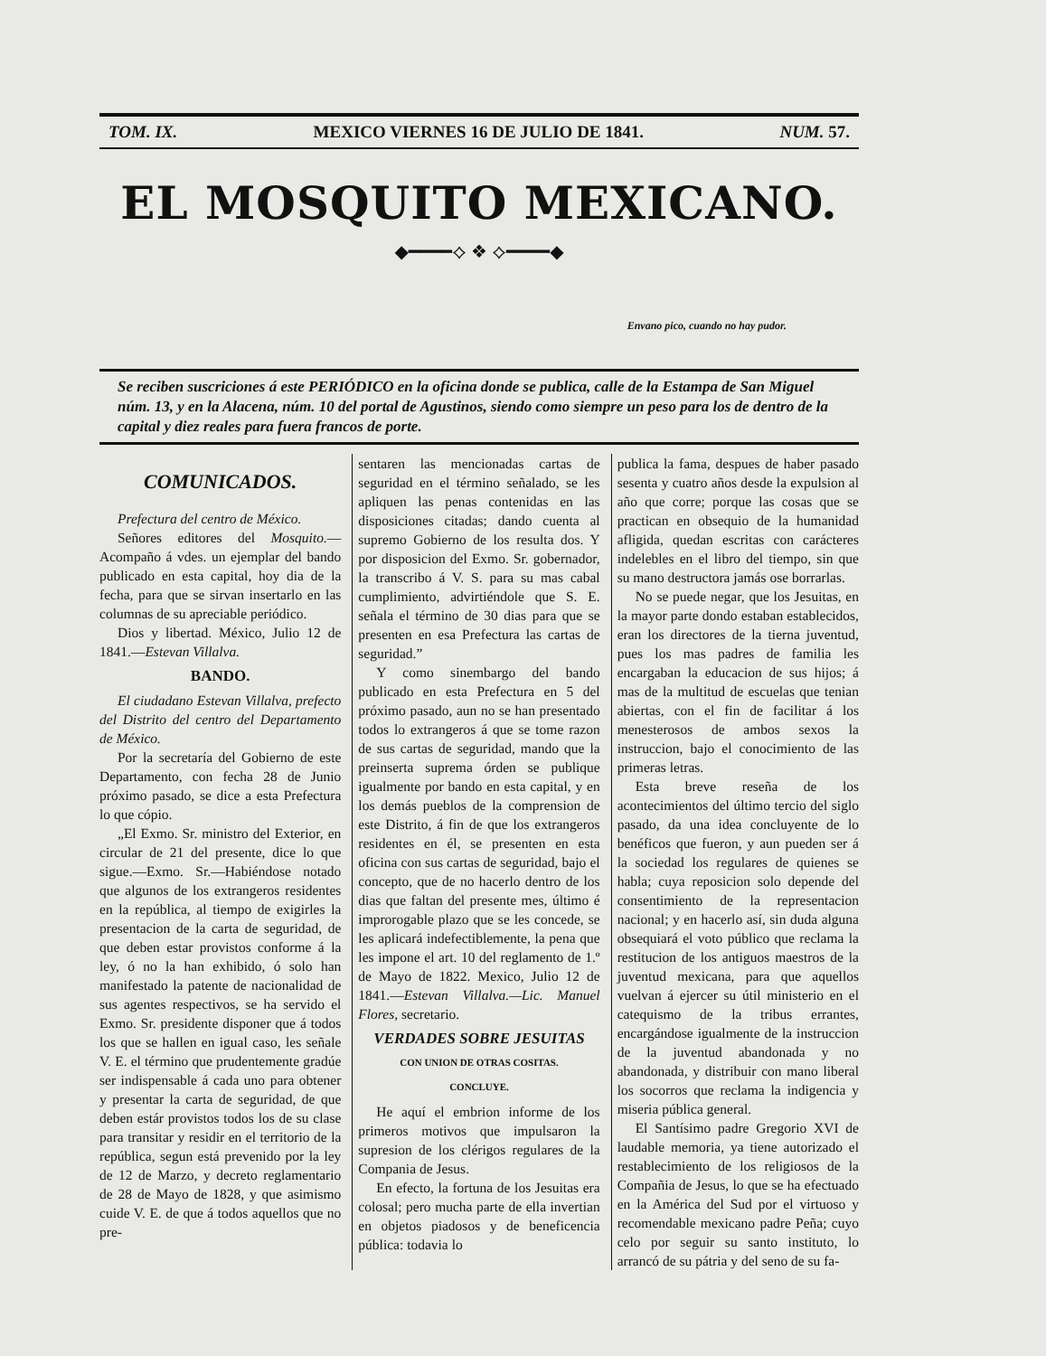TOM. IX. MEXICO VIERNES 16 DE JULIO DE 1841. NUM. 57.
EL MOSQUITO MEXICANO.
◆━━━━⟡ ❖ ⟡━━━━◆
Envano pico, cuando no hay pudor.
Se reciben suscriciones á este PERIÓDICO en la oficina donde se publica, calle de la Estampa de San Miguel núm. 13, y en la Alacena, núm. 10 del portal de Agustinos, siendo como siempre un peso para los de dentro de la capital y diez reales para fuera francos de porte.
COMUNICADOS.
Prefectura del centro de México.
Señores editores del Mosquito.—Acompaño á vdes. un ejemplar del bando publicado en esta capital, hoy dia de la fecha, para que se sirvan insertarlo en las columnas de su apreciable periódico.
Dios y libertad. México, Julio 12 de 1841.—Estevan Villalva.
BANDO.
El ciudadano Estevan Villalva, prefecto del Distrito del centro del Departamento de México.
Por la secretaría del Gobierno de este Departamento, con fecha 28 de Junio próximo pasado, se dice a esta Prefectura lo que cópio.
„El Exmo. Sr. ministro del Exterior, en circular de 21 del presente, dice lo que sigue.—Exmo. Sr.—Habiéndose notado que algunos de los extrangeros residentes en la república, al tiempo de exigirles la presentacion de la carta de seguridad, de que deben estar provistos conforme á la ley, ó no la han exhibido, ó solo han manifestado la patente de nacionalidad de sus agentes respectivos, se ha servido el Exmo. Sr. presidente disponer que á todos los que se hallen en igual caso, les señale V. E. el término que prudentemente gradúe ser indispensable á cada uno para obtener y presentar la carta de seguridad, de que deben estár provistos todos los de su clase para transitar y residir en el territorio de la república, segun está prevenido por la ley de 12 de Marzo, y decreto reglamentario de 28 de Mayo de 1828, y que asimismo cuide V. E. de que á todos aquellos que no pre-
sentaren las mencionadas cartas de seguridad en el término señalado, se les apliquen las penas contenidas en las disposiciones citadas; dando cuenta al supremo Gobierno de los resulta dos. Y por disposicion del Exmo. Sr. gobernador, la transcribo á V. S. para su mas cabal cumplimiento, advirtiéndole que S. E. señala el término de 30 dias para que se presenten en esa Prefectura las cartas de seguridad.”
Y como sinembargo del bando publicado en esta Prefectura en 5 del próximo pasado, aun no se han presentado todos lo extrangeros á que se tome razon de sus cartas de seguridad, mando que la preinserta suprema órden se publique igualmente por bando en esta capital, y en los demás pueblos de la comprension de este Distrito, á fin de que los extrangeros residentes en él, se presenten en esta oficina con sus cartas de seguridad, bajo el concepto, que de no hacerlo dentro de los dias que faltan del presente mes, último é improrogable plazo que se les concede, se les aplicará indefectiblemente, la pena que les impone el art. 10 del reglamento de 1.º de Mayo de 1822. Mexico, Julio 12 de 1841.—Estevan Villalva.—Lic. Manuel Flores, secretario.
VERDADES SOBRE JESUITAS
CON UNION DE OTRAS COSITAS.
CONCLUYE.
He aquí el embrion informe de los primeros motivos que impulsaron la supresion de los clérigos regulares de la Compania de Jesus.
En efecto, la fortuna de los Jesuitas era colosal; pero mucha parte de ella invertian en objetos piadosos y de beneficencia pública: todavia lo
publica la fama, despues de haber pasado sesenta y cuatro años desde la expulsion al año que corre; porque las cosas que se practican en obsequio de la humanidad afligida, quedan escritas con carácteres indelebles en el libro del tiempo, sin que su mano destructora jamás ose borrarlas.
No se puede negar, que los Jesuitas, en la mayor parte dondo estaban establecidos, eran los directores de la tierna juventud, pues los mas padres de familia les encargaban la educacion de sus hijos; á mas de la multitud de escuelas que tenian abiertas, con el fin de facilitar á los menesterosos de ambos sexos la instruccion, bajo el conocimiento de las primeras letras.
Esta breve reseña de los acontecimientos del último tercio del siglo pasado, da una idea concluyente de lo benéficos que fueron, y aun pueden ser á la sociedad los regulares de quienes se habla; cuya reposicion solo depende del consentimiento de la representacion nacional; y en hacerlo así, sin duda alguna obsequiará el voto público que reclama la restitucion de los antiguos maestros de la juventud mexicana, para que aquellos vuelvan á ejercer su útil ministerio en el catequismo de la tribus errantes, encargándose igualmente de la instruccion de la juventud abandonada y no abandonada, y distribuir con mano liberal los socorros que reclama la indigencia y miseria pública general.
El Santísimo padre Gregorio XVI de laudable memoria, ya tiene autorizado el restablecimiento de los religiosos de la Compañia de Jesus, lo que se ha efectuado en la América del Sud por el virtuoso y recomendable mexicano padre Peña; cuyo celo por seguir su santo instituto, lo arrancó de su pátria y del seno de su fa-